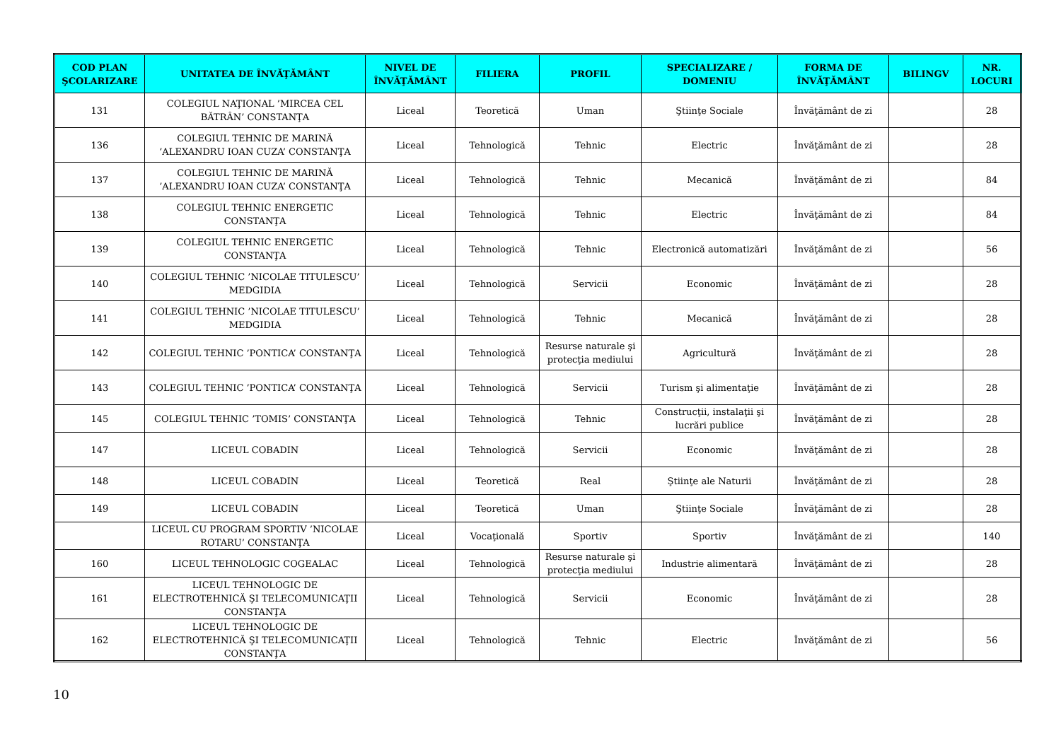| COD PLAN ŞCOLARIZARE | UNITATEA DE ÎNVĂŢĂMÂNT | NIVEL DE ÎNVĂŢĂMÂNT | FILIERA | PROFIL | SPECIALIZARE / DOMENIU | FORMA DE ÎNVĂŢĂMÂNT | BILINGV | NR. LOCURI |
| --- | --- | --- | --- | --- | --- | --- | --- | --- |
| 131 | COLEGIUL NAŢIONAL ’MIRCEA CEL BĂTRÂN’ CONSTANŢA | Liceal | Teoretică | Uman | Ştiinţe Sociale | Învăţământ de zi | | 28 |
| 136 | COLEGIUL TEHNIC DE MARINĂ ’ALEXANDRU IOAN CUZA’ CONSTANŢA | Liceal | Tehnologică | Tehnic | Electric | Învăţământ de zi | | 28 |
| 137 | COLEGIUL TEHNIC DE MARINĂ ’ALEXANDRU IOAN CUZA’ CONSTANŢA | Liceal | Tehnologică | Tehnic | Mecanică | Învăţământ de zi | | 84 |
| 138 | COLEGIUL TEHNIC ENERGETIC CONSTANŢA | Liceal | Tehnologică | Tehnic | Electric | Învăţământ de zi | | 84 |
| 139 | COLEGIUL TEHNIC ENERGETIC CONSTANŢA | Liceal | Tehnologică | Tehnic | Electronică automatizări | Învăţământ de zi | | 56 |
| 140 | COLEGIUL TEHNIC ’NICOLAE TITULESCU’ MEDGIDIA | Liceal | Tehnologică | Servicii | Economic | Învăţământ de zi | | 28 |
| 141 | COLEGIUL TEHNIC ’NICOLAE TITULESCU’ MEDGIDIA | Liceal | Tehnologică | Tehnic | Mecanică | Învăţământ de zi | | 28 |
| 142 | COLEGIUL TEHNIC ’PONTICA’ CONSTANŢA | Liceal | Tehnologică | Resurse naturale şi protecţia mediului | Agricultură | Învăţământ de zi | | 28 |
| 143 | COLEGIUL TEHNIC ’PONTICA’ CONSTANŢA | Liceal | Tehnologică | Servicii | Turism şi alimentaţie | Învăţământ de zi | | 28 |
| 145 | COLEGIUL TEHNIC ’TOMIS’ CONSTANŢA | Liceal | Tehnologică | Tehnic | Construcţii, instalaţii şi lucrări publice | Învăţământ de zi | | 28 |
| 147 | LICEUL COBADIN | Liceal | Tehnologică | Servicii | Economic | Învăţământ de zi | | 28 |
| 148 | LICEUL COBADIN | Liceal | Teoretică | Real | Ştiinţe ale Naturii | Învăţământ de zi | | 28 |
| 149 | LICEUL COBADIN | Liceal | Teoretică | Uman | Ştiinţe Sociale | Învăţământ de zi | | 28 |
| | LICEUL CU PROGRAM SPORTIV ’NICOLAE ROTARU’ CONSTANŢA | Liceal | Vocaţională | Sportiv | Sportiv | Învăţământ de zi | | 140 |
| 160 | LICEUL TEHNOLOGIC COGEALAC | Liceal | Tehnologică | Resurse naturale şi protecţia mediului | Industrie alimentară | Învăţământ de zi | | 28 |
| 161 | LICEUL TEHNOLOGIC DE ELECTROTEHNICĂ ŞI TELECOMUNICAŢII CONSTANŢA | Liceal | Tehnologică | Servicii | Economic | Învăţământ de zi | | 28 |
| 162 | LICEUL TEHNOLOGIC DE ELECTROTEHNICĂ ŞI TELECOMUNICAŢII CONSTANŢA | Liceal | Tehnologică | Tehnic | Electric | Învăţământ de zi | | 56 |
10